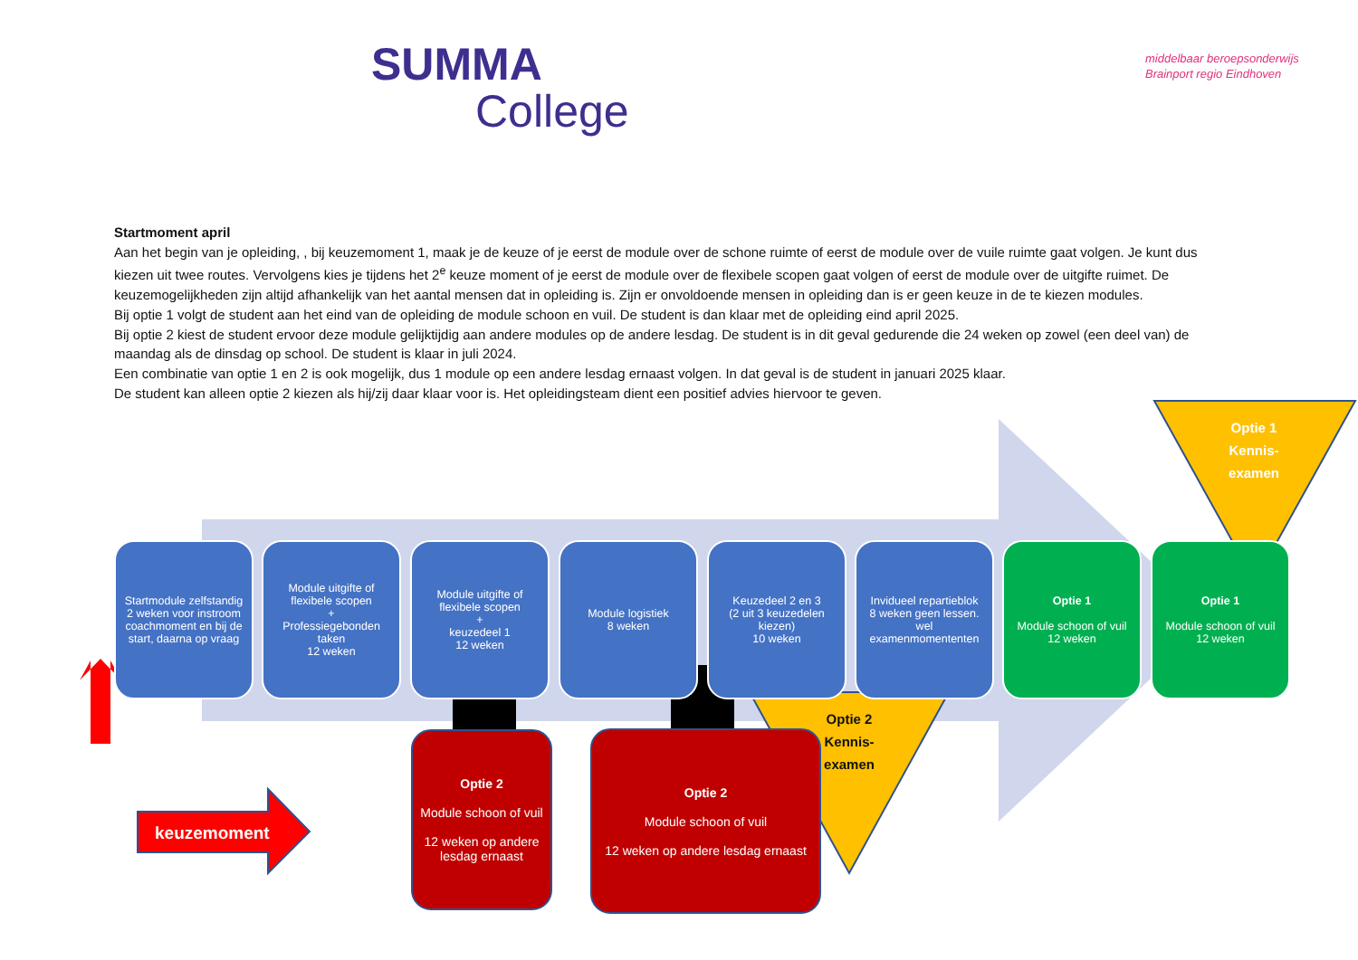SUMMA
College
middelbaar beroepsonderwijs
Brainport regio Eindhoven
Startmoment april
Aan het begin van je opleiding, , bij keuzemoment 1, maak je de keuze of je eerst de module over de schone ruimte of eerst de module over de vuile ruimte gaat volgen. Je kunt dus kiezen uit twee routes. Vervolgens kies je tijdens het 2<sup>e</sup> keuze moment of je eerst de module over de flexibele scopen gaat volgen of eerst de module over de uitgifte ruimet. De keuzemogelijkheden zijn altijd afhankelijk van het aantal mensen dat in opleiding is. Zijn er onvoldoende mensen in opleiding dan is er geen keuze in de te kiezen modules.
Bij optie 1 volgt de student aan het eind van de opleiding de module schoon en vuil. De student is dan klaar met de opleiding eind april 2025.
Bij optie 2 kiest de student ervoor deze module gelijktijdig aan andere modules op de andere lesdag. De student is in dit geval gedurende die 24 weken op zowel (een deel van) de maandag als de dinsdag op school. De student is klaar in juli 2024.
Een combinatie van optie 1 en 2 is ook mogelijk, dus 1 module op een andere lesdag ernaast volgen. In dat geval is de student in januari 2025 klaar.
De student kan alleen optie 2 kiezen als hij/zij daar klaar voor is. Het opleidingsteam dient een positief advies hiervoor te geven.
Startmodule zelfstandig 2 weken voor instroom coachmoment en bij de start, daarna op vraag
Module uitgifte of flexibele scopen
+
Professiegebonden taken
12 weken
Module uitgifte of flexibele scopen
+
keuzedeel 1
12 weken
Module logistiek
8 weken
Keuzedeel 2 en 3
(2 uit 3 keuzedelen kiezen)
10 weken
Invidueel repartieblok
8 weken geen lessen. wel examenmomententen
Optie 1
Module schoon of vuil
12 weken
Optie 1
Module schoon of vuil
12 weken
Optie 1
Kennis-
examen
Optie 2
Module schoon of vuil
12 weken op andere lesdag ernaast
Optie 2
Module schoon of vuil
12 weken op andere lesdag ernaast
Optie 2
Kennis-
examen
keuzemoment